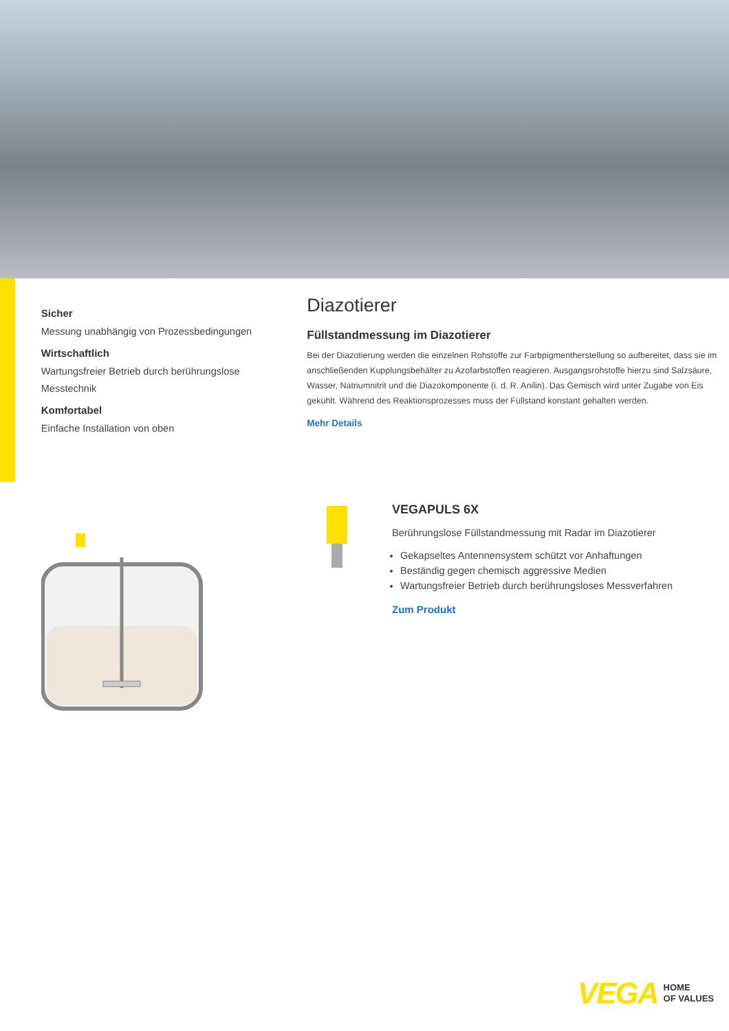Sicher
Messung unabhängig von Prozessbedingungen
Wirtschaftlich
Wartungsfreier Betrieb durch berührungslose Messtechnik
Komfortabel
Einfache Installation von oben
Diazotierer
Füllstandmessung im Diazotierer
Bei der Diazotierung werden die einzelnen Rohstoffe zur Farbpigmentherstellung so aufbereitet, dass sie im anschließenden Kupplungsbehälter zu Azofarbstoffen reagieren. Ausgangsrohstoffe hierzu sind Salzsäure, Wasser, Natriumnitrit und die Diazokomponente (i. d. R. Anilin). Das Gemisch wird unter Zugabe von Eis gekühlt. Während des Reaktionsprozesses muss der Füllstand konstant gehalten werden.
Mehr Details
VEGAPULS 6X
Berührungslose Füllstandmessung mit Radar im Diazotierer
Gekapseltes Antennensystem schützt vor Anhaftungen
Beständig gegen chemisch aggressive Medien
Wartungsfreier Betrieb durch berührungsloses Messverfahren
Zum Produkt
VEGA HOME
OF VALUES